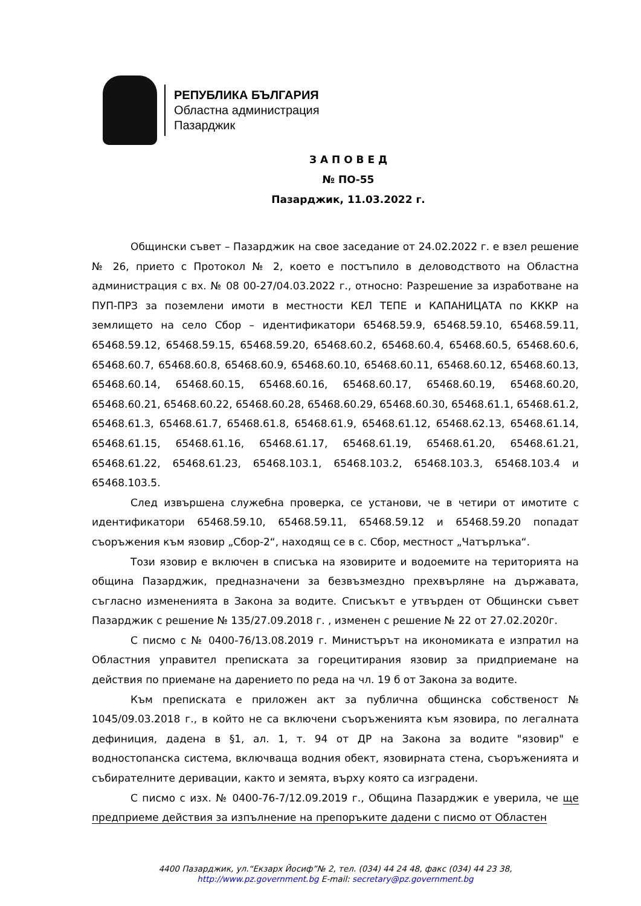РЕПУБЛИКА БЪЛГАРИЯ
Областна администрация
Пазарджик
З А П О В Е Д
№ ПО-55
Пазарджик, 11.03.2022 г.
Общински съвет – Пазарджик на свое заседание от 24.02.2022 г. е взел решение № 26, прието с Протокол № 2, което е постъпило в деловодството на Областна администрация с вх. № 08 00-27/04.03.2022 г., относно: Разрешение за изработване на ПУП-ПРЗ за поземлени имоти в местности КЕЛ ТЕПЕ и КАПАНИЦАТА по КККР на землището на село Сбор – идентификатори 65468.59.9, 65468.59.10, 65468.59.11, 65468.59.12, 65468.59.15, 65468.59.20, 65468.60.2, 65468.60.4, 65468.60.5, 65468.60.6, 65468.60.7, 65468.60.8, 65468.60.9, 65468.60.10, 65468.60.11, 65468.60.12, 65468.60.13, 65468.60.14, 65468.60.15, 65468.60.16, 65468.60.17, 65468.60.19, 65468.60.20, 65468.60.21, 65468.60.22, 65468.60.28, 65468.60.29, 65468.60.30, 65468.61.1, 65468.61.2, 65468.61.3, 65468.61.7, 65468.61.8, 65468.61.9, 65468.61.12, 65468.62.13, 65468.61.14, 65468.61.15, 65468.61.16, 65468.61.17, 65468.61.19, 65468.61.20, 65468.61.21, 65468.61.22, 65468.61.23, 65468.103.1, 65468.103.2, 65468.103.3, 65468.103.4 и 65468.103.5.
След извършена служебна проверка, се установи, че в четири от имотите с идентификатори 65468.59.10, 65468.59.11, 65468.59.12 и 65468.59.20 попадат съоръжения към язовир „Сбор-2“, находящ се в с. Сбор, местност „Чатърлъка“.
Този язовир е включен в списъка на язовирите и водоемите на територията на община Пазарджик, предназначени за безвъзмездно прехвърляне на държавата, съгласно измененията в Закона за водите. Списъкът е утвърден от Общински съвет Пазарджик с решение № 135/27.09.2018 г. , изменен с решение № 22 от 27.02.2020г.
С писмо с № 0400-76/13.08.2019 г. Министърът на икономиката е изпратил на Областния управител преписката за горецитирания язовир за придприемане на действия по приемане на дарението по реда на чл. 19 б от Закона за водите.
Към преписката е приложен акт за публична общинска собственост № 1045/09.03.2018 г., в който не са включени съоръженията към язовира, по легалната дефиниция, дадена в §1, ал. 1, т. 94 от ДР на Закона за водите "язовир" е водностопанска система, включваща водния обект, язовирната стена, съоръженията и събирателните деривации, както и земята, върху която са изградени.
С писмо с изх. № 0400-76-7/12.09.2019 г., Община Пазарджик е уверила, че ще предприеме действия за изпълнение на препоръките дадени с писмо от Областен
4400 Пазарджик, ул.“Екзарх Йосиф”№ 2, тел. (034) 44 24 48, факс (034) 44 23 38,
http://www.pz.government.bg E-mail: secretary@pz.government.bg